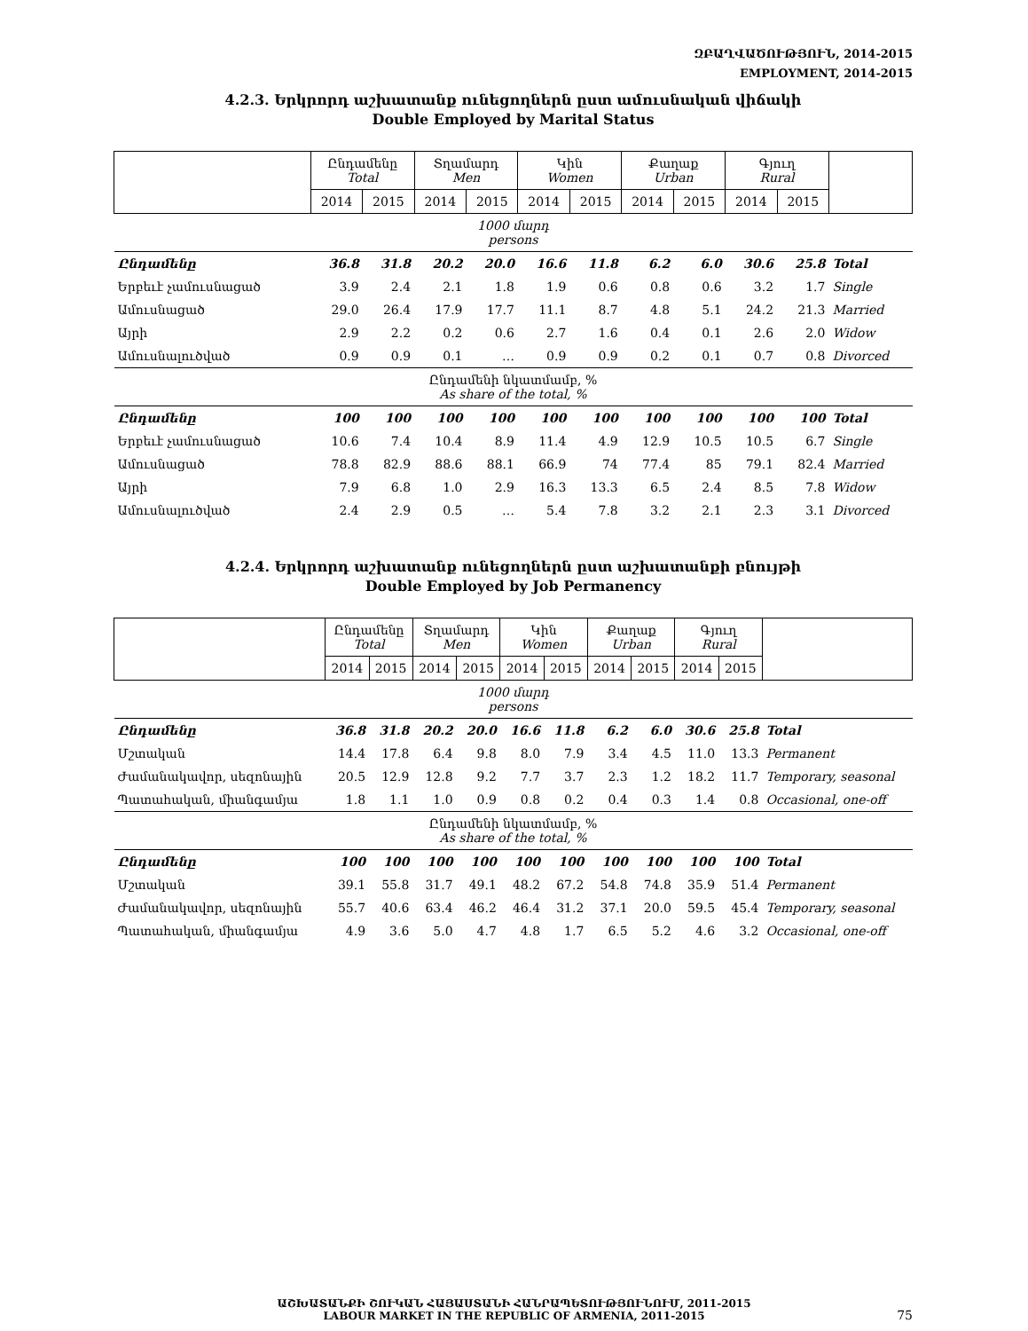ԶԲԱՂՎԱԾՈՒԹՅՈՒՆ, 2014-2015
EMPLOYMENT, 2014-2015
4.2.3. Երկրորդ աշխատանք ունեցողներն ըստ ամուսնական վիճակի
Double Employed by Marital Status
| | Ընդամենը Total | | Տղամարդ Men | | Կին Women | | Քաղաք Urban | | Գյուղ Rural | | |
| --- | --- | --- | --- | --- | --- | --- | --- | --- | --- | --- | --- |
| | 2014 | 2015 | 2014 | 2015 | 2014 | 2015 | 2014 | 2015 | 2014 | 2015 | |
| 1000 մարդ persons | | | | | | | | | | | |
| Ընդամենը | 36.8 | 31.8 | 20.2 | 20.0 | 16.6 | 11.8 | 6.2 | 6.0 | 30.6 | 25.8 | Total |
| Երբեւէ չամուսնացած | 3.9 | 2.4 | 2.1 | 1.8 | 1.9 | 0.6 | 0.8 | 0.6 | 3.2 | 1.7 | Single |
| Ամուսնացած | 29.0 | 26.4 | 17.9 | 17.7 | 11.1 | 8.7 | 4.8 | 5.1 | 24.2 | 21.3 | Married |
| Այրի | 2.9 | 2.2 | 0.2 | 0.6 | 2.7 | 1.6 | 0.4 | 0.1 | 2.6 | 2.0 | Widow |
| Ամուսնալուծված | 0.9 | 0.9 | 0.1 | … | 0.9 | 0.9 | 0.2 | 0.1 | 0.7 | 0.8 | Divorced |
| Ընդամենի նկատմամբ, % As share of the total, % | | | | | | | | | | | |
| Ընդամենը | 100 | 100 | 100 | 100 | 100 | 100 | 100 | 100 | 100 | 100 | Total |
| Երբեւէ չամուսնացած | 10.6 | 7.4 | 10.4 | 8.9 | 11.4 | 4.9 | 12.9 | 10.5 | 10.5 | 6.7 | Single |
| Ամուսնացած | 78.8 | 82.9 | 88.6 | 88.1 | 66.9 | 74 | 77.4 | 85 | 79.1 | 82.4 | Married |
| Այրի | 7.9 | 6.8 | 1.0 | 2.9 | 16.3 | 13.3 | 6.5 | 2.4 | 8.5 | 7.8 | Widow |
| Ամուսնալուծված | 2.4 | 2.9 | 0.5 | … | 5.4 | 7.8 | 3.2 | 2.1 | 2.3 | 3.1 | Divorced |
4.2.4. Երկրորդ աշխատանք ունեցողներն ըստ աշխատանքի բնույթի
Double Employed by Job Permanency
| | Ընդամենը Total | | Տղամարդ Men | | Կին Women | | Քաղաք Urban | | Գյուղ Rural | | |
| --- | --- | --- | --- | --- | --- | --- | --- | --- | --- | --- | --- |
| | 2014 | 2015 | 2014 | 2015 | 2014 | 2015 | 2014 | 2015 | 2014 | 2015 | |
| 1000 մարդ persons | | | | | | | | | | | |
| Ընդամենը | 36.8 | 31.8 | 20.2 | 20.0 | 16.6 | 11.8 | 6.2 | 6.0 | 30.6 | 25.8 | Total |
| Մշտական | 14.4 | 17.8 | 6.4 | 9.8 | 8.0 | 7.9 | 3.4 | 4.5 | 11.0 | 13.3 | Permanent |
| Ժամանակավոր, սեզոնային | 20.5 | 12.9 | 12.8 | 9.2 | 7.7 | 3.7 | 2.3 | 1.2 | 18.2 | 11.7 | Temporary, seasonal |
| Պատահական, միանգամյա | 1.8 | 1.1 | 1.0 | 0.9 | 0.8 | 0.2 | 0.4 | 0.3 | 1.4 | 0.8 | Occasional, one-off |
| Ընդամենի նկատմամբ, % As share of the total, % | | | | | | | | | | | |
| Ընդամենը | 100 | 100 | 100 | 100 | 100 | 100 | 100 | 100 | 100 | 100 | Total |
| Մշտական | 39.1 | 55.8 | 31.7 | 49.1 | 48.2 | 67.2 | 54.8 | 74.8 | 35.9 | 51.4 | Permanent |
| Ժամանակավոր, սեզոնային | 55.7 | 40.6 | 63.4 | 46.2 | 46.4 | 31.2 | 37.1 | 20.0 | 59.5 | 45.4 | Temporary, seasonal |
| Պատահական, միանգամյա | 4.9 | 3.6 | 5.0 | 4.7 | 4.8 | 1.7 | 6.5 | 5.2 | 4.6 | 3.2 | Occasional, one-off |
ԱՇԽԱՏԱՆՔԻ ՇՈՒԿԱՆ ՀԱՅԱՍՏԱՆԻ ՀԱՆՐԱՊԵՏՈՒԹՅՈՒՆՈՒՄ, 2011-2015
LABOUR MARKET IN THE REPUBLIC OF ARMENIA, 2011-2015
75